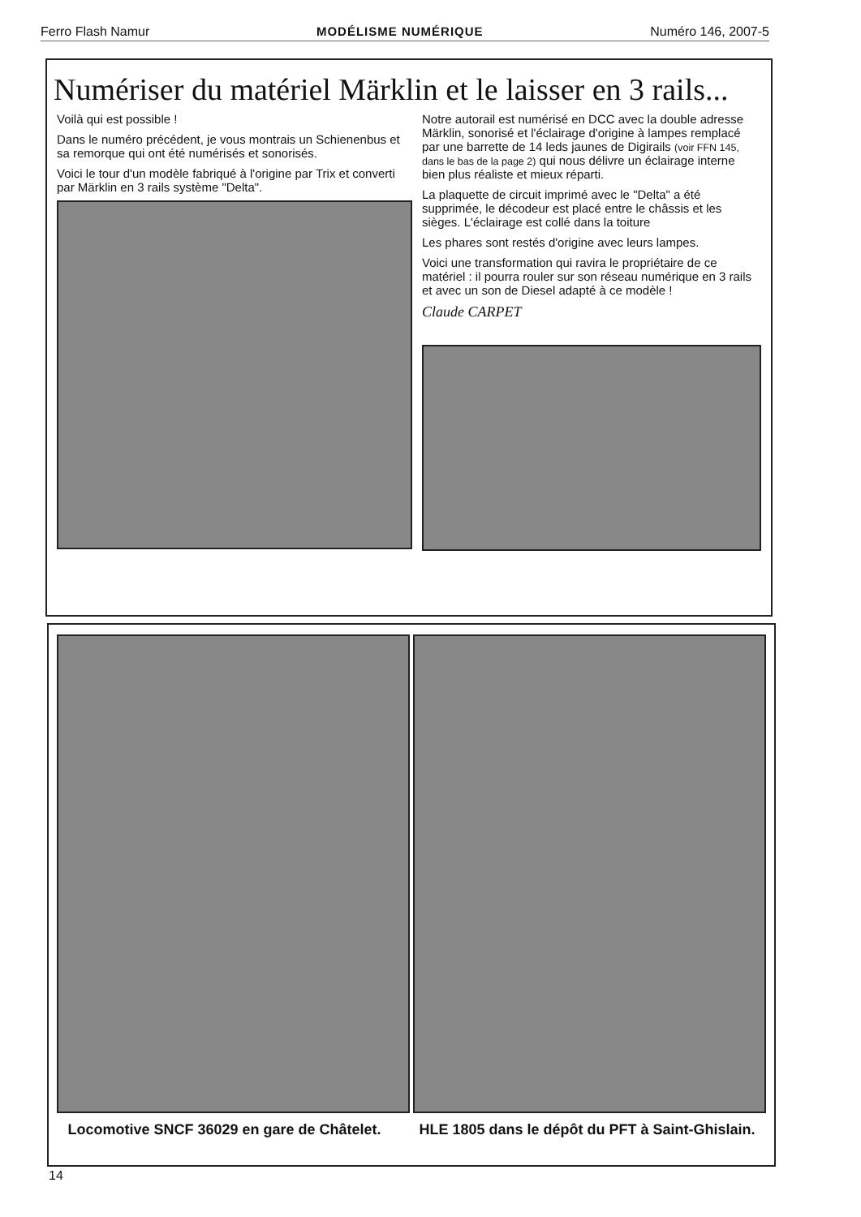Ferro Flash Namur MODÉLISME NUMÉRIQUE Numéro 146, 2007-5
Numériser du matériel Märklin et le laisser en 3 rails...
Voilà qui est possible !
Dans le numéro précédent, je vous montrais un Schienenbus et sa remorque qui ont été numérisés et sonorisés.
Voici le tour d'un modèle fabriqué à l'origine par Trix et converti par Märklin en 3 rails système "Delta".
Notre autorail est numérisé en DCC avec la double adresse Märklin, sonorisé et l'éclairage d'origine à lampes remplacé par une barrette de 14 leds jaunes de Digirails (voir FFN 145, dans le bas de la page 2) qui nous délivre un éclairage interne bien plus réaliste et mieux réparti.
La plaquette de circuit imprimé avec le "Delta" a été supprimée, le décodeur est placé entre le châssis et les sièges. L'éclairage est collé dans la toiture
Les phares sont restés d'origine avec leurs lampes.
Voici une transformation qui ravira le propriétaire de ce matériel : il pourra rouler sur son réseau numérique en 3 rails et avec un son de Diesel adapté à ce modèle !
Claude CARPET
Locomotive SNCF 36029 en gare de Châtelet. HLE 1805 dans le dépôt du PFT à Saint-Ghislain.
14